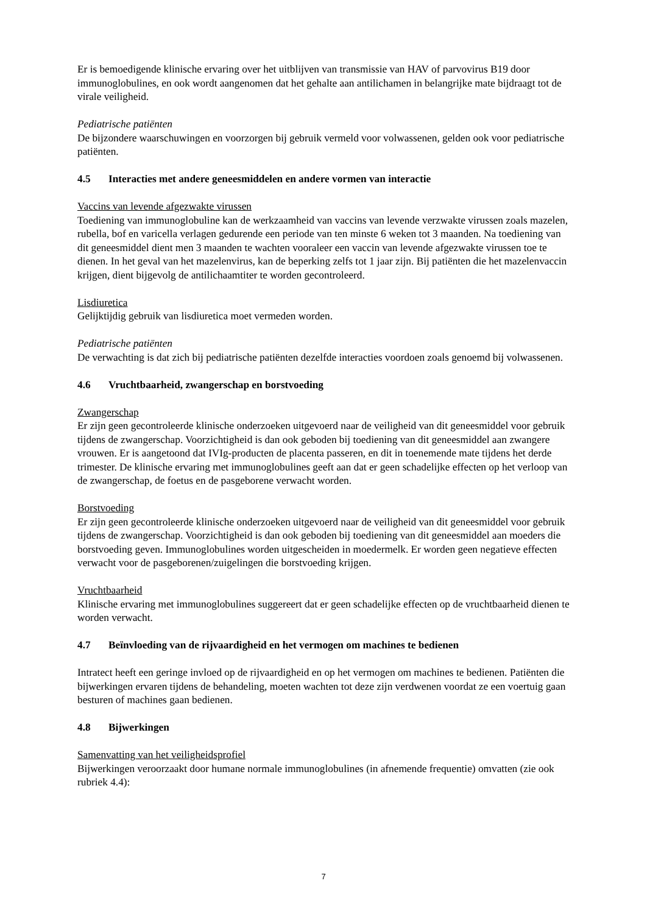Er is bemoedigende klinische ervaring over het uitblijven van transmissie van HAV of parvovirus B19 door immunoglobulines, en ook wordt aangenomen dat het gehalte aan antilichamen in belangrijke mate bijdraagt tot de virale veiligheid.
Pediatrische patiënten
De bijzondere waarschuwingen en voorzorgen bij gebruik vermeld voor volwassenen, gelden ook voor pediatrische patiënten.
4.5 Interacties met andere geneesmiddelen en andere vormen van interactie
Vaccins van levende afgezwakte virussen
Toediening van immunoglobuline kan de werkzaamheid van vaccins van levende verzwakte virussen zoals mazelen, rubella, bof en varicella verlagen gedurende een periode van ten minste 6 weken tot 3 maanden. Na toediening van dit geneesmiddel dient men 3 maanden te wachten vooraleer een vaccin van levende afgezwakte virussen toe te dienen. In het geval van het mazelenvirus, kan de beperking zelfs tot 1 jaar zijn. Bij patiënten die het mazelenvaccin krijgen, dient bijgevolg de antilichaamtiter te worden gecontroleerd.
Lisdiuretica
Gelijktijdig gebruik van lisdiuretica moet vermeden worden.
Pediatrische patiënten
De verwachting is dat zich bij pediatrische patiënten dezelfde interacties voordoen zoals genoemd bij volwassenen.
4.6 Vruchtbaarheid, zwangerschap en borstvoeding
Zwangerschap
Er zijn geen gecontroleerde klinische onderzoeken uitgevoerd naar de veiligheid van dit geneesmiddel voor gebruik tijdens de zwangerschap. Voorzichtigheid is dan ook geboden bij toediening van dit geneesmiddel aan zwangere vrouwen. Er is aangetoond dat IVIg-producten de placenta passeren, en dit in toenemende mate tijdens het derde trimester. De klinische ervaring met immunoglobulines geeft aan dat er geen schadelijke effecten op het verloop van de zwangerschap, de foetus en de pasgeborene verwacht worden.
Borstvoeding
Er zijn geen gecontroleerde klinische onderzoeken uitgevoerd naar de veiligheid van dit geneesmiddel voor gebruik tijdens de zwangerschap. Voorzichtigheid is dan ook geboden bij toediening van dit geneesmiddel aan moeders die borstvoeding geven. Immunoglobulines worden uitgescheiden in moedermelk. Er worden geen negatieve effecten verwacht voor de pasgeborenen/zuigelingen die borstvoeding krijgen.
Vruchtbaarheid
Klinische ervaring met immunoglobulines suggereert dat er geen schadelijke effecten op de vruchtbaarheid dienen te worden verwacht.
4.7 Beïnvloeding van de rijvaardigheid en het vermogen om machines te bedienen
Intratect heeft een geringe invloed op de rijvaardigheid en op het vermogen om machines te bedienen. Patiënten die bijwerkingen ervaren tijdens de behandeling, moeten wachten tot deze zijn verdwenen voordat ze een voertuig gaan besturen of machines gaan bedienen.
4.8 Bijwerkingen
Samenvatting van het veiligheidsprofiel
Bijwerkingen veroorzaakt door humane normale immunoglobulines (in afnemende frequentie) omvatten (zie ook rubriek 4.4):
7